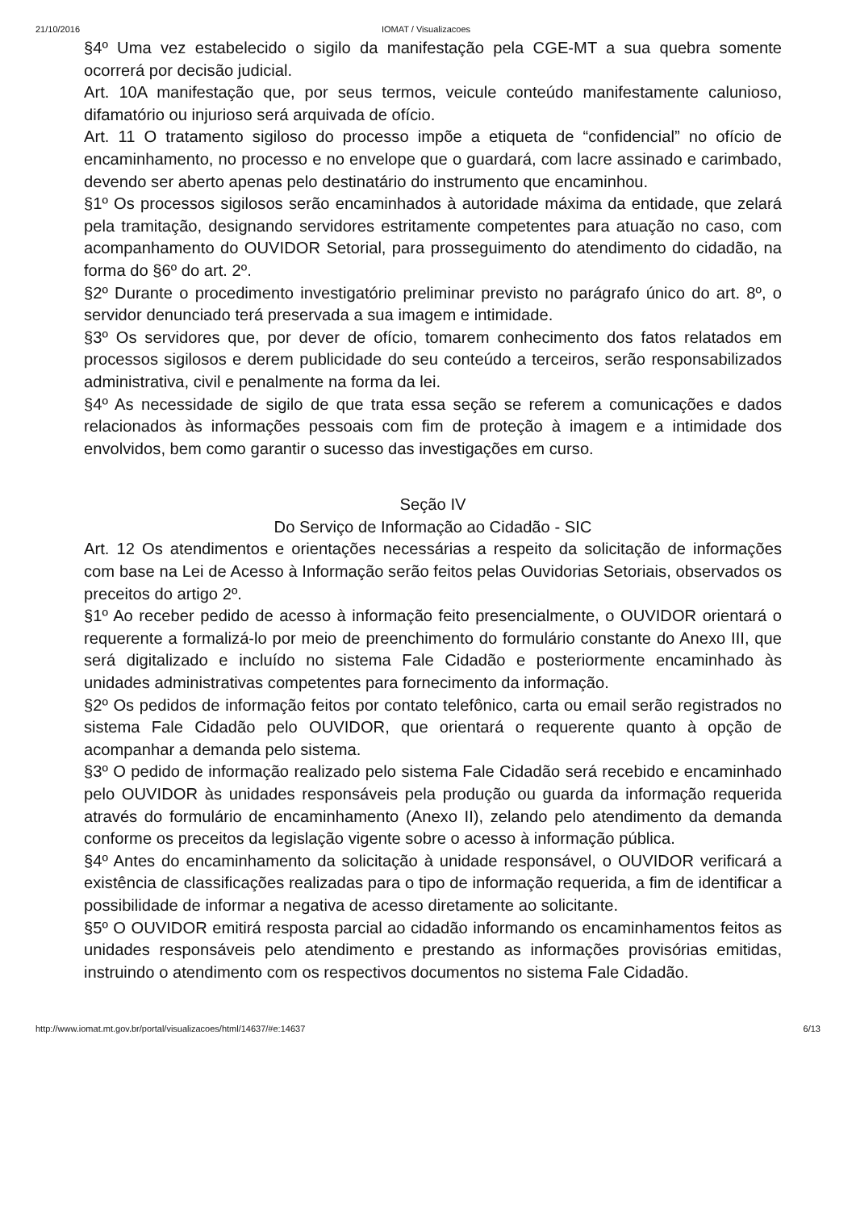21/10/2016 IOMAT / Visualizacoes
§4º Uma vez estabelecido o sigilo da manifestação pela CGE-MT a sua quebra somente ocorrerá por decisão judicial.
Art. 10A manifestação que, por seus termos, veicule conteúdo manifestamente calunioso, difamatório ou injurioso será arquivada de ofício.
Art. 11 O tratamento sigiloso do processo impõe a etiqueta de “confidencial” no ofício de encaminhamento, no processo e no envelope que o guardará, com lacre assinado e carimbado, devendo ser aberto apenas pelo destinatário do instrumento que encaminhou.
§1º Os processos sigilosos serão encaminhados à autoridade máxima da entidade, que zelará pela tramitação, designando servidores estritamente competentes para atuação no caso, com acompanhamento do OUVIDOR Setorial, para prosseguimento do atendimento do cidadão, na forma do §6º do art. 2º.
§2º Durante o procedimento investigatório preliminar previsto no parágrafo único do art. 8º, o servidor denunciado terá preservada a sua imagem e intimidade.
§3º Os servidores que, por dever de ofício, tomarem conhecimento dos fatos relatados em processos sigilosos e derem publicidade do seu conteúdo a terceiros, serão responsabilizados administrativa, civil e penalmente na forma da lei.
§4º As necessidade de sigilo de que trata essa seção se referem a comunicações e dados relacionados às informações pessoais com fim de proteção à imagem e a intimidade dos envolvidos, bem como garantir o sucesso das investigações em curso.
Seção IV
Do Serviço de Informação ao Cidadão - SIC
Art. 12 Os atendimentos e orientações necessárias a respeito da solicitação de informações com base na Lei de Acesso à Informação serão feitos pelas Ouvidorias Setoriais, observados os preceitos do artigo 2º.
§1º Ao receber pedido de acesso à informação feito presencialmente, o OUVIDOR orientará o requerente a formalizá-lo por meio de preenchimento do formulário constante do Anexo III, que será digitalizado e incluído no sistema Fale Cidadão e posteriormente encaminhado às unidades administrativas competentes para fornecimento da informação.
§2º Os pedidos de informação feitos por contato telefônico, carta ou email serão registrados no sistema Fale Cidadão pelo OUVIDOR, que orientará o requerente quanto à opção de acompanhar a demanda pelo sistema.
§3º O pedido de informação realizado pelo sistema Fale Cidadão será recebido e encaminhado pelo OUVIDOR às unidades responsáveis pela produção ou guarda da informação requerida através do formulário de encaminhamento (Anexo II), zelando pelo atendimento da demanda conforme os preceitos da legislação vigente sobre o acesso à informação pública.
§4º Antes do encaminhamento da solicitação à unidade responsável, o OUVIDOR verificará a existência de classificações realizadas para o tipo de informação requerida, a fim de identificar a possibilidade de informar a negativa de acesso diretamente ao solicitante.
§5º O OUVIDOR emitirá resposta parcial ao cidadão informando os encaminhamentos feitos as unidades responsáveis pelo atendimento e prestando as informações provisórias emitidas, instruindo o atendimento com os respectivos documentos no sistema Fale Cidadão.
http://www.iomat.mt.gov.br/portal/visualizacoes/html/14637/#e:14637 6/13